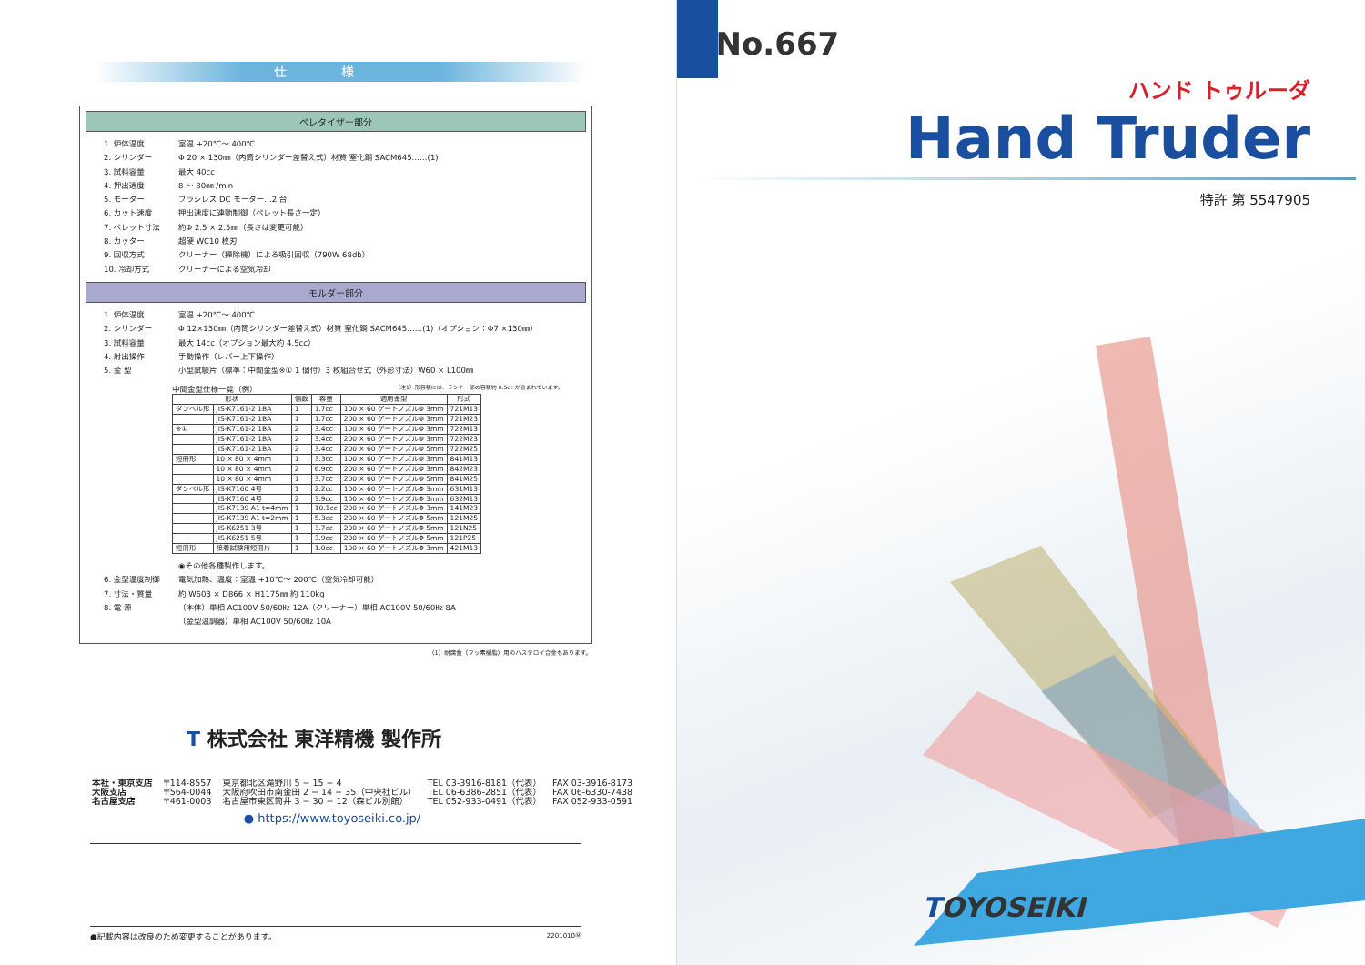仕様
ペレタイザー部分
1. 炉体温度 室温 +20℃～ 400℃
2. シリンダー Φ 20 × 130㎜（内筒シリンダー差替え式）材質 窒化鋼 SACM645……(1)
3. 試料容量 最大 40cc
4. 押出速度 8 ～ 80㎜ /min
5. モーター ブラシレス DC モーター…2 台
6. カット速度 押出速度に連動制御（ペレット長さ一定）
7. ペレット寸法 約Φ 2.5 × 2.5㎜（長さは変更可能）
8. カッター 超硬 WC10 枚刃
9. 回収方式 クリーナー（掃除機）による吸引回収（790W 68db）
10. 冷却方式 クリーナーによる空気冷却
モルダー部分
1. 炉体温度 室温 +20℃～ 400℃
2. シリンダー Φ 12×130㎜（内筒シリンダー差替え式）材質 窒化鋼 SACM645……(1)（オプション：Φ7 ×130㎜）
3. 試料容量 最大 14cc（オプション最大約 4.5cc）
4. 射出操作 手動操作（レバー上下操作）
5. 金 型 小型試験片（標準：中間金型※① 1 個付）3 枚組合せ式（外形寸法）W60 × L100㎜
中間金型仕様一覧（例） （注1）形容積には、ランナー部の容積約 0.5cc が含まれています。
| 形状 | | 個数 | 容量 | 適用金型 | 形式 |
| --- | --- | --- | --- | --- | --- |
| ダンベル形 | JIS-K7161-2 1BA | 1 | 1.7cc | 100 × 60 ゲートノズルΦ 3mm | 721M13 |
| | JIS-K7161-2 1BA | 1 | 1.7cc | 200 × 60 ゲートノズルΦ 3mm | 721M23 |
| ※① | JIS-K7161-2 1BA | 2 | 3.4cc | 100 × 60 ゲートノズルΦ 3mm | 722M13 |
| | JIS-K7161-2 1BA | 2 | 3.4cc | 200 × 60 ゲートノズルΦ 3mm | 722M23 |
| | JIS-K7161-2 1BA | 2 | 3.4cc | 200 × 60 ゲートノズルΦ 5mm | 722M25 |
| 短冊形 | 10 × 80 × 4mm | 1 | 3.3cc | 100 × 60 ゲートノズルΦ 3mm | 841M13 |
| | 10 × 80 × 4mm | 2 | 6.9cc | 200 × 60 ゲートノズルΦ 3mm | 842M23 |
| | 10 × 80 × 4mm | 1 | 3.7cc | 200 × 60 ゲートノズルΦ 5mm | 841M25 |
| ダンベル形 | JIS-K7160 4号 | 1 | 2.2cc | 100 × 60 ゲートノズルΦ 3mm | 631M13 |
| | JIS-K7160 4号 | 2 | 3.9cc | 100 × 60 ゲートノズルΦ 3mm | 632M13 |
| | JIS-K7139 A1 t=4mm | 1 | 10.1cc | 200 × 60 ゲートノズルΦ 3mm | 141M23 |
| | JIS-K7139 A1 t=2mm | 1 | 5.3cc | 200 × 60 ゲートノズルΦ 5mm | 121M25 |
| | JIS-K6251 3号 | 1 | 3.7cc | 200 × 60 ゲートノズルΦ 5mm | 121N25 |
| | JIS-K6251 5号 | 1 | 3.9cc | 200 × 60 ゲートノズルΦ 5mm | 121P25 |
| 短冊形 | 接着試験用短冊片 | 1 | 1.0cc | 100 × 60 ゲートノズルΦ 3mm | 421M13 |
◉その他各種製作します。
6. 金型温度制御 電気加熱、温度：室温 +10℃～ 200℃（空気冷却可能）
7. 寸法・質量 約 W603 × D866 × H1175㎜ 約 110kg
8. 電 源 （本体）単相 AC100V 50/60㎐ 12A（クリーナー）単相 AC100V 50/60㎐ 8A
（金型温調器）単相 AC100V 50/60㎐ 10A
（1）耐腐食（フッ素樹脂）用のハステロイ合金もあります。
T 株式会社 東洋精機 製作所
| 本社・東京支店 | 〒114-8557 | 東京都北区滝野川 5 − 15 − 4 | TEL 03-3916-8181（代表） | FAX 03-3916-8173 |
| 大阪支店 | 〒564-0044 | 大阪府吹田市南金田 2 − 14 − 35（中央社ビル） | TEL 06-6386-2851（代表） | FAX 06-6330-7438 |
| 名古屋支店 | 〒461-0003 | 名古屋市東区筒井 3 − 30 − 12（森ビル別館） | TEL 052-933-0491（代表） | FAX 052-933-0591 |
● https://www.toyoseiki.co.jp/
●記載内容は改良のため変更することがあります。 2201010Ⓜ
No.667
ハンド トゥルーダ
Hand Truder
特許 第 5547905
TOYOSEIKI